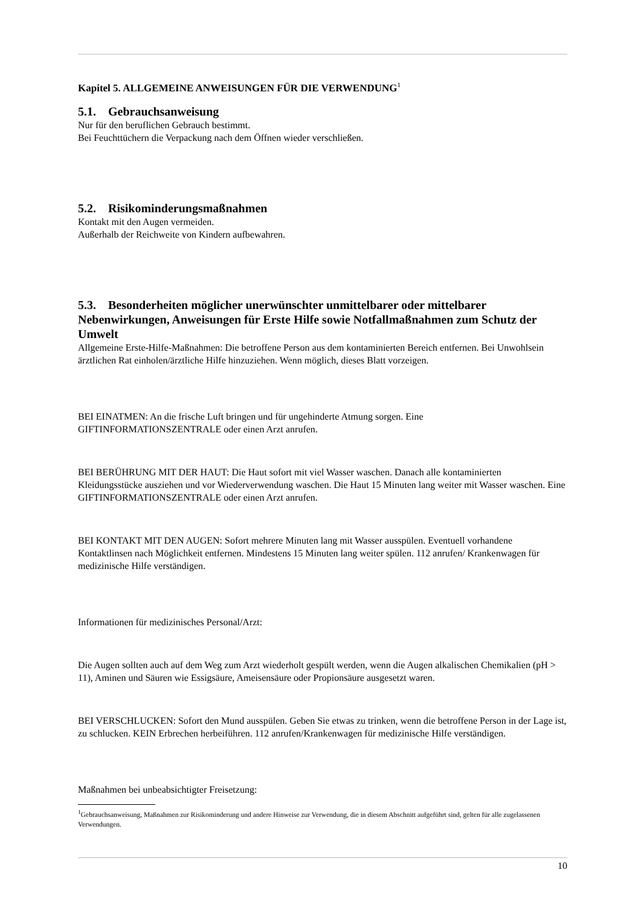Kapitel 5. ALLGEMEINE ANWEISUNGEN FÜR DIE VERWENDUNG<sup>1</sup>
5.1. Gebrauchsanweisung
Nur für den beruflichen Gebrauch bestimmt.
Bei Feuchttüchern die Verpackung nach dem Öffnen wieder verschließen.
5.2. Risikominderungsmaßnahmen
Kontakt mit den Augen vermeiden.
Außerhalb der Reichweite von Kindern aufbewahren.
5.3. Besonderheiten möglicher unerwünschter unmittelbarer oder mittelbarer Nebenwirkungen, Anweisungen für Erste Hilfe sowie Notfallmaßnahmen zum Schutz der Umwelt
Allgemeine Erste-Hilfe-Maßnahmen: Die betroffene Person aus dem kontaminierten Bereich entfernen. Bei Unwohlsein ärztlichen Rat einholen/ärztliche Hilfe hinzuziehen. Wenn möglich, dieses Blatt vorzeigen.
BEI EINATMEN: An die frische Luft bringen und für ungehinderte Atmung sorgen. Eine GIFTINFORMATIONSZENTRALE oder einen Arzt anrufen.
BEI BERÜHRUNG MIT DER HAUT: Die Haut sofort mit viel Wasser waschen. Danach alle kontaminierten Kleidungsstücke ausziehen und vor Wiederverwendung waschen. Die Haut 15 Minuten lang weiter mit Wasser waschen. Eine GIFTINFORMATIONSZENTRALE oder einen Arzt anrufen.
BEI KONTAKT MIT DEN AUGEN: Sofort mehrere Minuten lang mit Wasser ausspülen. Eventuell vorhandene Kontaktlinsen nach Möglichkeit entfernen. Mindestens 15 Minuten lang weiter spülen. 112 anrufen/ Krankenwagen für medizinische Hilfe verständigen.
Informationen für medizinisches Personal/Arzt:
Die Augen sollten auch auf dem Weg zum Arzt wiederholt gespült werden, wenn die Augen alkalischen Chemikalien (pH > 11), Aminen und Säuren wie Essigsäure, Ameisensäure oder Propionsäure ausgesetzt waren.
BEI VERSCHLUCKEN: Sofort den Mund ausspülen. Geben Sie etwas zu trinken, wenn die betroffene Person in der Lage ist, zu schlucken. KEIN Erbrechen herbeiführen. 112 anrufen/Krankenwagen für medizinische Hilfe verständigen.
Maßnahmen bei unbeabsichtigter Freisetzung:
<sup>1</sup> Gebrauchsanweisung, Maßnahmen zur Risikominderung und andere Hinweise zur Verwendung, die in diesem Abschnitt aufgeführt sind, gelten für alle zugelassenen Verwendungen.
10